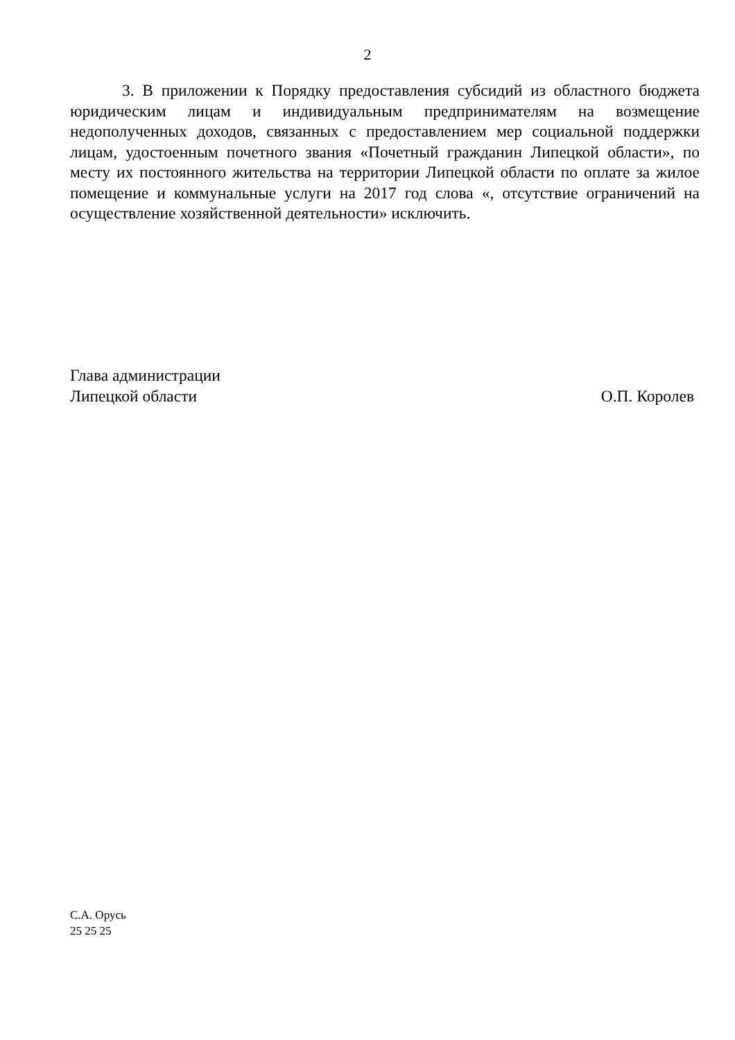2
3. В приложении к Порядку предоставления субсидий из областного бюджета юридическим лицам и индивидуальным предпринимателям на возмещение недополученных доходов, связанных с предоставлением мер социальной поддержки лицам, удостоенным почетного звания «Почетный гражданин Липецкой области», по месту их постоянного жительства на территории Липецкой области по оплате за жилое помещение и коммунальные услуги на 2017 год слова «, отсутствие ограничений на осуществление хозяйственной деятельности» исключить.
Глава администрации
Липецкой области О.П. Королев
С.А. Орусь
25 25 25